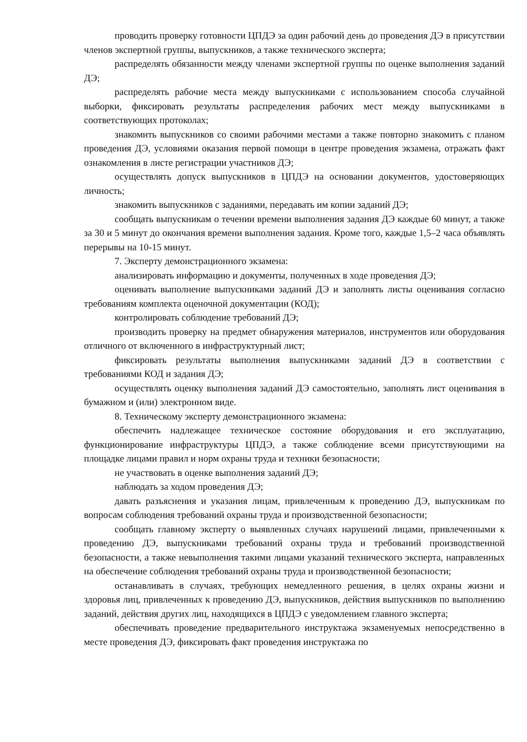проводить проверку готовности ЦПДЭ за один рабочий день до проведения ДЭ в присутствии членов экспертной группы, выпускников, а также технического эксперта;
распределять обязанности между членами экспертной группы по оценке выполнения заданий ДЭ;
распределять рабочие места между выпускниками с использованием способа случайной выборки, фиксировать результаты распределения рабочих мест между выпускниками в соответствующих протоколах;
знакомить выпускников со своими рабочими местами а также повторно знакомить с планом проведения ДЭ, условиями оказания первой помощи в центре проведения экзамена, отражать факт ознакомления в листе регистрации участников ДЭ;
осуществлять допуск выпускников в ЦПДЭ на основании документов, удостоверяющих личность;
знакомить выпускников с заданиями, передавать им копии заданий ДЭ;
сообщать выпускникам о течении времени выполнения задания ДЭ каждые 60 минут, а также за 30 и 5 минут до окончания времени выполнения задания. Кроме того, каждые 1,5–2 часа объявлять перерывы на 10-15 минут.
7. Эксперту демонстрационного экзамена:
анализировать информацию и документы, полученных в ходе проведения ДЭ;
оценивать выполнение выпускниками заданий ДЭ и заполнять листы оценивания согласно требованиям комплекта оценочной документации (КОД);
контролировать соблюдение требований ДЭ;
производить проверку на предмет обнаружения материалов, инструментов или оборудования отличного от включенного в инфраструктурный лист;
фиксировать результаты выполнения выпускниками заданий ДЭ в соответствии с требованиями КОД и задания ДЭ;
осуществлять оценку выполнения заданий ДЭ самостоятельно, заполнять лист оценивания в бумажном и (или) электронном виде.
8. Техническому эксперту демонстрационного экзамена:
обеспечить надлежащее техническое состояние оборудования и его эксплуатацию, функционирование инфраструктуры ЦПДЭ, а также соблюдение всеми присутствующими на площадке лицами правил и норм охраны труда и техники безопасности;
не участвовать в оценке выполнения заданий ДЭ;
наблюдать за ходом проведения ДЭ;
давать разъяснения и указания лицам, привлеченным к проведению ДЭ, выпускникам по вопросам соблюдения требований охраны труда и производственной безопасности;
сообщать главному эксперту о выявленных случаях нарушений лицами, привлеченными к проведению ДЭ, выпускниками требований охраны труда и требований производственной безопасности, а также невыполнения такими лицами указаний технического эксперта, направленных на обеспечение соблюдения требований охраны труда и производственной безопасности;
останавливать в случаях, требующих немедленного решения, в целях охраны жизни и здоровья лиц, привлеченных к проведению ДЭ, выпускников, действия выпускников по выполнению заданий, действия других лиц, находящихся в ЦПДЭ с уведомлением главного эксперта;
обеспечивать проведение предварительного инструктажа экзаменуемых непосредственно в месте проведения ДЭ, фиксировать факт проведения инструктажа по